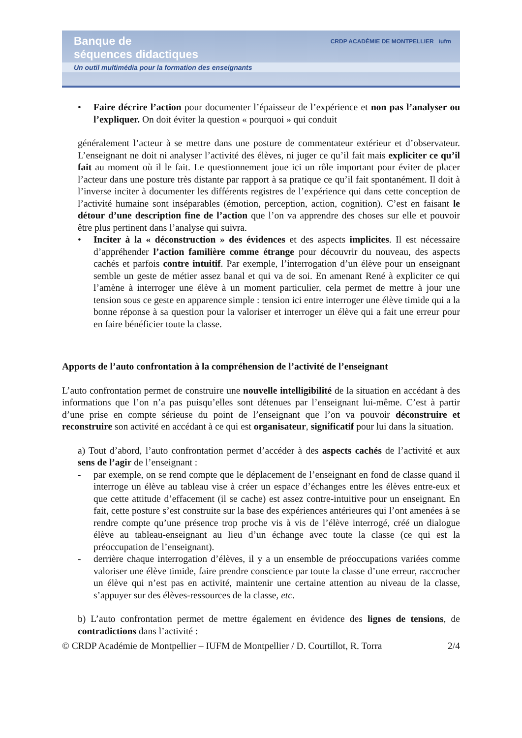Banque de
séquences didactiques
CRDP ACADÉMIE DE MONTPELLIER iufm
Un outil multimédia pour la formation des enseignants
• Faire décrire l’action pour documenter l’épaisseur de l’expérience et non pas l’analyser ou l’expliquer. On doit éviter la question « pourquoi » qui conduit
généralement l’acteur à se mettre dans une posture de commentateur extérieur et d’observateur. L’enseignant ne doit ni analyser l’activité des élèves, ni juger ce qu’il fait mais expliciter ce qu’il fait au moment où il le fait. Le questionnement joue ici un rôle important pour éviter de placer l’acteur dans une posture très distante par rapport à sa pratique ce qu’il fait spontanément. Il doit à l’inverse inciter à documenter les différents registres de l’expérience qui dans cette conception de l’activité humaine sont inséparables (émotion, perception, action, cognition). C’est en faisant le détour d’une description fine de l’action que l’on va apprendre des choses sur elle et pouvoir être plus pertinent dans l’analyse qui suivra.
• Inciter à la « déconstruction » des évidences et des aspects implicites. Il est nécessaire d’appréhender l’action familière comme étrange pour découvrir du nouveau, des aspects cachés et parfois contre intuitif. Par exemple, l’interrogation d’un élève pour un enseignant semble un geste de métier assez banal et qui va de soi. En amenant René à expliciter ce qui l’amène à interroger une élève à un moment particulier, cela permet de mettre à jour une tension sous ce geste en apparence simple : tension ici entre interroger une élève timide qui a la bonne réponse à sa question pour la valoriser et interroger un élève qui a fait une erreur pour en faire bénéficier toute la classe.
Apports de l’auto confrontation à la compréhension de l’activité de l’enseignant
L’auto confrontation permet de construire une nouvelle intelligibilité de la situation en accédant à des informations que l’on n’a pas puisqu’elles sont détenues par l’enseignant lui-même. C’est à partir d’une prise en compte sérieuse du point de l’enseignant que l’on va pouvoir déconstruire et reconstruire son activité en accédant à ce qui est organisateur, significatif pour lui dans la situation.
a) Tout d’abord, l’auto confrontation permet d’accéder à des aspects cachés de l’activité et aux sens de l’agir de l’enseignant :
- par exemple, on se rend compte que le déplacement de l’enseignant en fond de classe quand il interroge un élève au tableau vise à créer un espace d’échanges entre les élèves entre-eux et que cette attitude d’effacement (il se cache) est assez contre-intuitive pour un enseignant. En fait, cette posture s’est construite sur la base des expériences antérieures qui l’ont amenées à se rendre compte qu’une présence trop proche vis à vis de l’élève interrogé, créé un dialogue élève au tableau-enseignant au lieu d’un échange avec toute la classe (ce qui est la préoccupation de l’enseignant).
- derrière chaque interrogation d’élèves, il y a un ensemble de préoccupations variées comme valoriser une élève timide, faire prendre conscience par toute la classe d’une erreur, raccrocher un élève qui n’est pas en activité, maintenir une certaine attention au niveau de la classe, s’appuyer sur des élèves-ressources de la classe, etc.
b) L’auto confrontation permet de mettre également en évidence des lignes de tensions, de contradictions dans l’activité :
© CRDP Académie de Montpellier – IUFM de Montpellier / D. Courtillot, R. Torra 2/4